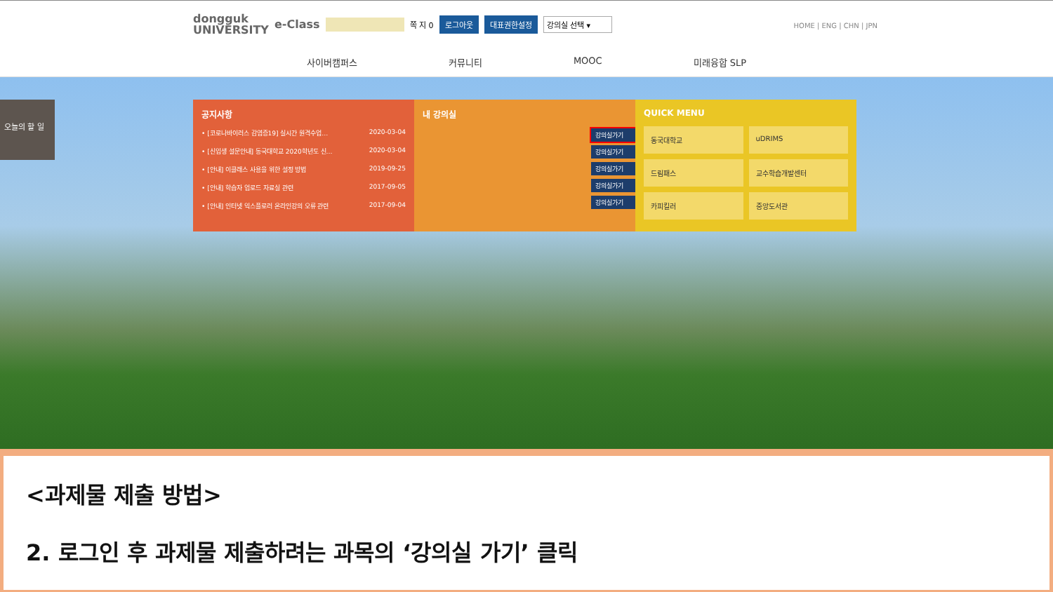dongguk
UNIVERSITY e-Class 쪽 지 0 로그아웃 대표권한설정 강의실 선택 ▾
HOME | ENG | CHN | JPN
사이버캠퍼스 커뮤니티 MOOC 미래융합 SLP
오늘의 할 일
공지사항
• [코로나바이러스 감염증19] 실시간 원격수업… 2020-03-04
• [신입생 설문안내] 동국대학교 2020학년도 신… 2020-03-04
• [안내] 이클래스 사용을 위한 설정 방법 2019-09-25
• [안내] 학습자 업로드 자료실 관련 2017-09-05
• [안내] 인터넷 익스플로러 온라인강의 오류 관련 2017-09-04
내 강의실
강의실가기
강의실가기
강의실가기
강의실가기
강의실가기
QUICK MENU
동국대학교
uDRIMS
드림패스
교수학습개발센터
카피킬러
중앙도서관
<과제물 제출 방법>
2. 로그인 후 과제물 제출하려는 과목의 ‘강의실 가기’ 클릭